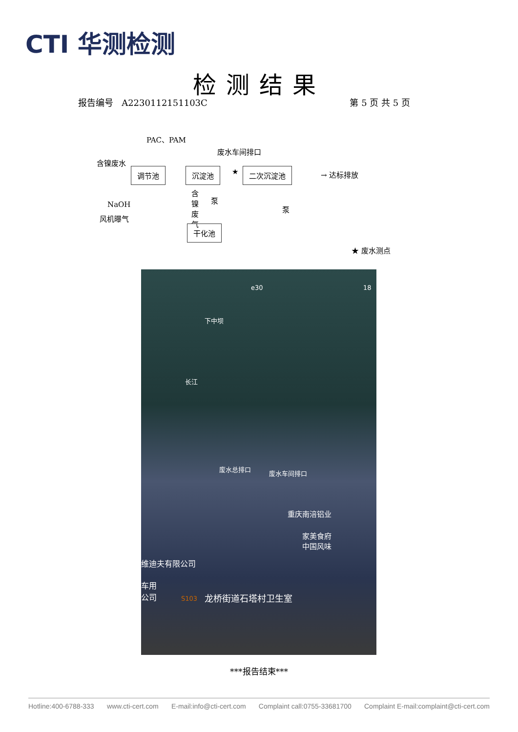CTI 华测检测
检测结果
报告编号 A2230112151103C 第 5 页 共 5 页
PAC、PAM
废水车间排口
含镍废水
调节池 沉淀池 ★ 二次沉淀池 → 达标排放
NaOH
风机曝气
含镍废气
泵
泵
干化池
★ 废水测点
e30 18
下中坝
长江
废水总排口
废水车间排口
重庆南涪铝业
家美食府
中国风味
维迪夫有限公司
车用
公司
S103 龙桥街道石塔村卫生室
***报告结束***
Hotline:400-6788-333 www.cti-cert.com E-mail:info@cti-cert.com Complaint call:0755-33681700 Complaint E-mail:complaint@cti-cert.com